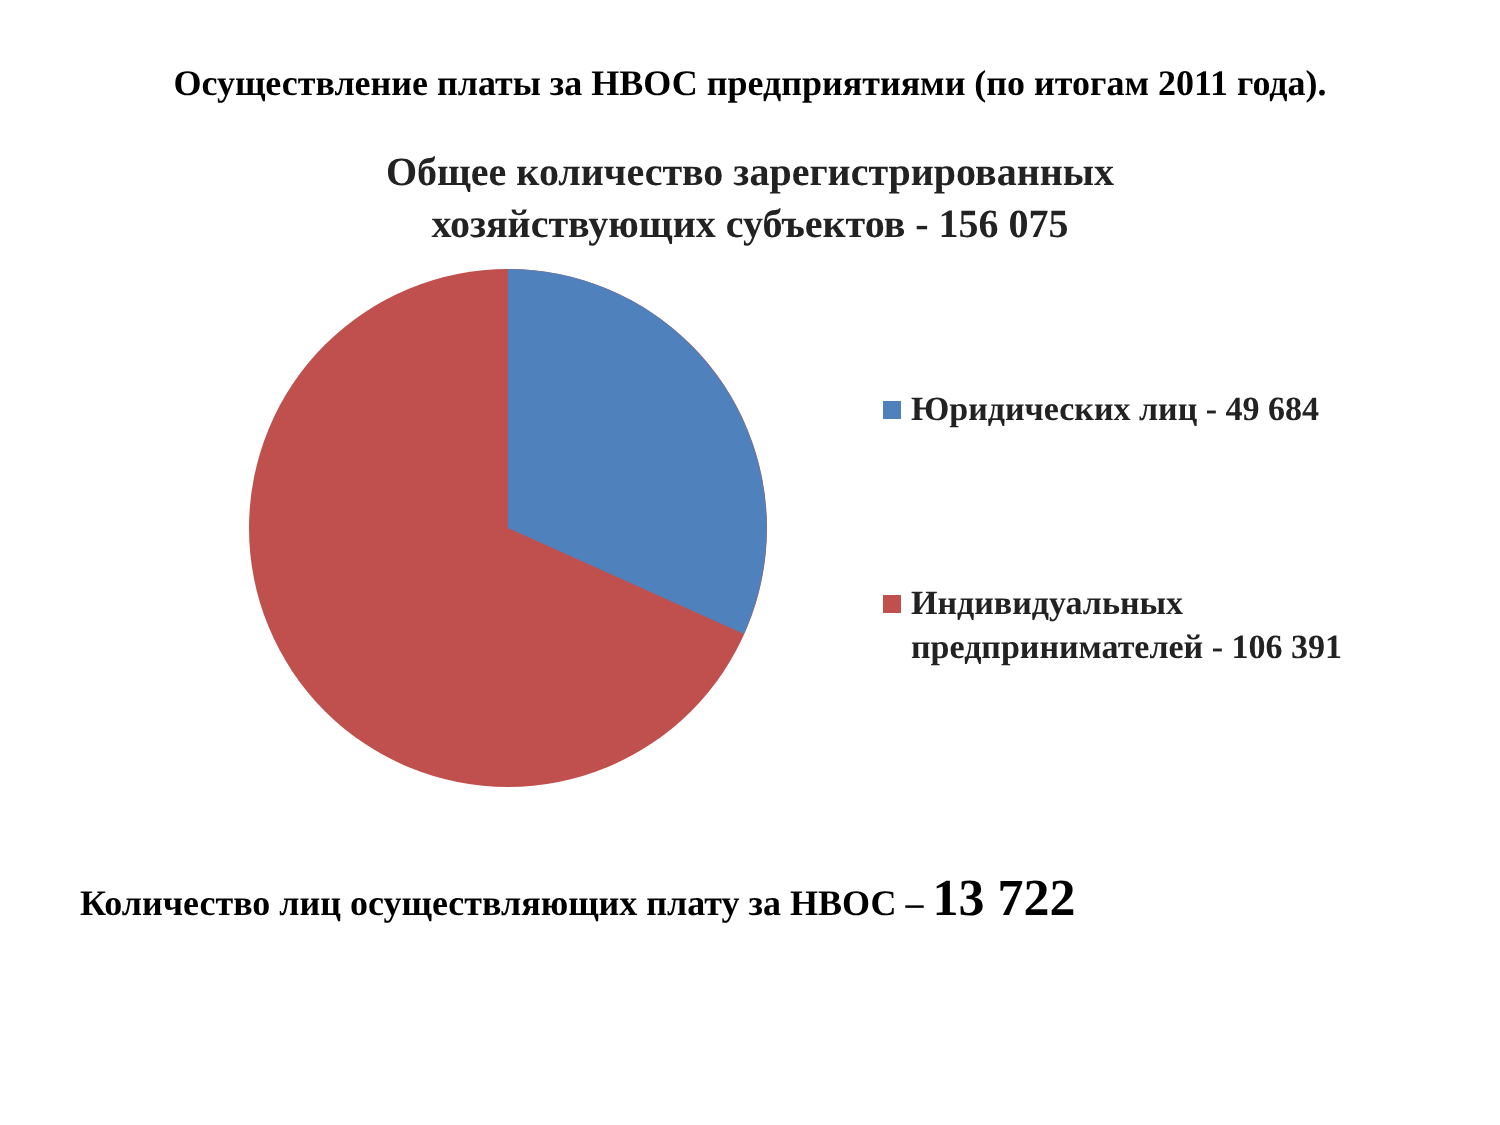Осуществление платы за НВОС предприятиями (по итогам 2011 года).
Общее количество зарегистрированных
хозяйствующих субъектов - 156 075
Юридических лиц - 49 684
Индивидуальных
предпринимателей - 106 391
Количество лиц осуществляющих плату за НВОС – 13 722